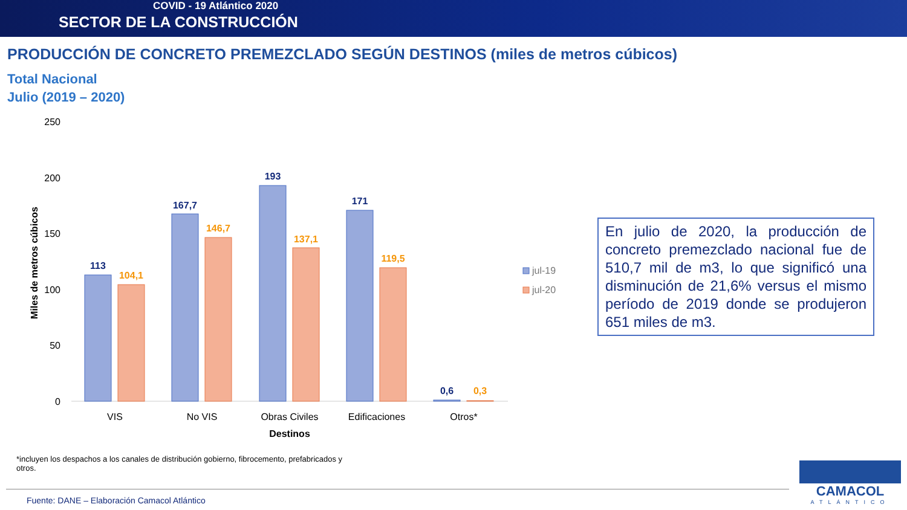COVID - 19 Atlántico 2020
SECTOR DE LA CONSTRUCCIÓN
PRODUCCIÓN DE CONCRETO PREMEZCLADO SEGÚN DESTINOS (miles de metros cúbicos)
Total Nacional
Julio (2019 – 2020)
250
200
150
100
50
0
Miles de metros cúbicos
113
167,7
193
171
0,6
104,1
146,7
137,1
119,5
0,3
VIS
No VIS
Obras Civiles
Edificaciones
Otros*
Destinos
jul-19
jul-20
En julio de 2020, la producción de concreto premezclado nacional fue de 510,7 mil de m3, lo que significó una disminución de 21,6% versus el mismo período de 2019 donde se produjeron 651 miles de m3.
*incluyen los despachos a los canales de distribución gobierno, fibrocemento, prefabricados y otros.
Fuente: DANE – Elaboración Camacol Atlántico
CAMACOL
ATLÁNTICO